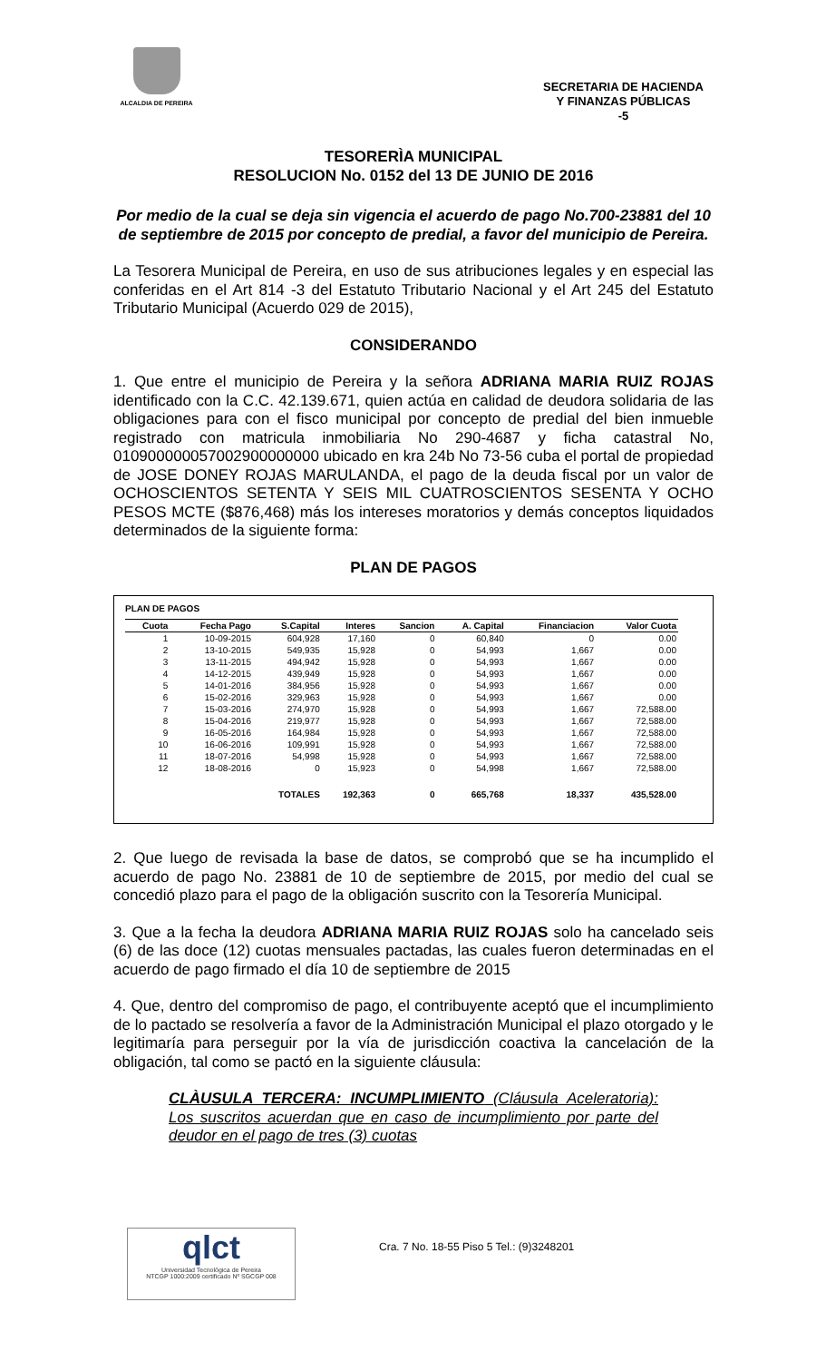ALCALDIA DE PEREIRA
SECRETARIA DE HACIENDA
Y FINANZAS PÚBLICAS
-5
TESORERÌA MUNICIPAL
RESOLUCION No. 0152 del 13 DE JUNIO DE 2016
Por medio de la cual se deja sin vigencia el acuerdo de pago No.700-23881 del 10 de septiembre de 2015 por concepto de predial, a favor del municipio de Pereira.
La Tesorera Municipal de Pereira, en uso de sus atribuciones legales y en especial las conferidas en el Art 814 -3 del Estatuto Tributario Nacional y el Art 245 del Estatuto Tributario Municipal (Acuerdo 029 de 2015),
CONSIDERANDO
1. Que entre el municipio de Pereira y la señora ADRIANA MARIA RUIZ ROJAS identificado con la C.C. 42.139.671, quien actúa en calidad de deudora solidaria de las obligaciones para con el fisco municipal por concepto de predial del bien inmueble registrado con matricula inmobiliaria No 290-4687 y ficha catastral No, 010900000057002900000000 ubicado en kra 24b No 73-56 cuba el portal de propiedad de JOSE DONEY ROJAS MARULANDA, el pago de la deuda fiscal por un valor de OCHOSCIENTOS SETENTA Y SEIS MIL CUATROSCIENTOS SESENTA Y OCHO PESOS MCTE ($876,468) más los intereses moratorios y demás conceptos liquidados determinados de la siguiente forma:
PLAN DE PAGOS
PLAN DE PAGOS
| Cuota | Fecha Pago | S.Capital | Interes | Sancion | A. Capital | Financiacion | Valor Cuota |
| --- | --- | --- | --- | --- | --- | --- | --- |
| 1 | 10-09-2015 | 604,928 | 17,160 | 0 | 60,840 | 0 | 0.00 |
| 2 | 13-10-2015 | 549,935 | 15,928 | 0 | 54,993 | 1,667 | 0.00 |
| 3 | 13-11-2015 | 494,942 | 15,928 | 0 | 54,993 | 1,667 | 0.00 |
| 4 | 14-12-2015 | 439,949 | 15,928 | 0 | 54,993 | 1,667 | 0.00 |
| 5 | 14-01-2016 | 384,956 | 15,928 | 0 | 54,993 | 1,667 | 0.00 |
| 6 | 15-02-2016 | 329,963 | 15,928 | 0 | 54,993 | 1,667 | 0.00 |
| 7 | 15-03-2016 | 274,970 | 15,928 | 0 | 54,993 | 1,667 | 72,588.00 |
| 8 | 15-04-2016 | 219,977 | 15,928 | 0 | 54,993 | 1,667 | 72,588.00 |
| 9 | 16-05-2016 | 164,984 | 15,928 | 0 | 54,993 | 1,667 | 72,588.00 |
| 10 | 16-06-2016 | 109,991 | 15,928 | 0 | 54,993 | 1,667 | 72,588.00 |
| 11 | 18-07-2016 | 54,998 | 15,928 | 0 | 54,993 | 1,667 | 72,588.00 |
| 12 | 18-08-2016 | 0 | 15,923 | 0 | 54,998 | 1,667 | 72,588.00 |
| | | TOTALES | 192,363 | 0 | 665,768 | 18,337 | 435,528.00 |
2. Que luego de revisada la base de datos, se comprobó que se ha incumplido el acuerdo de pago No. 23881 de 10 de septiembre de 2015, por medio del cual se concedió plazo para el pago de la obligación suscrito con la Tesorería Municipal.
3. Que a la fecha la deudora ADRIANA MARIA RUIZ ROJAS solo ha cancelado seis (6) de las doce (12) cuotas mensuales pactadas, las cuales fueron determinadas en el acuerdo de pago firmado el día 10 de septiembre de 2015
4. Que, dentro del compromiso de pago, el contribuyente aceptó que el incumplimiento de lo pactado se resolvería a favor de la Administración Municipal el plazo otorgado y le legitimaría para perseguir por la vía de jurisdicción coactiva la cancelación de la obligación, tal como se pactó en la siguiente cláusula:
CLÀUSULA TERCERA: INCUMPLIMIENTO (Cláusula Aceleratoria): Los suscritos acuerdan que en caso de incumplimiento por parte del deudor en el pago de tres (3) cuotas
qlct
Universidad Tecnológica de Pereira
NTCGP 1000:2009 certificado Nº SGCGP 008
Cra. 7 No. 18-55 Piso 5 Tel.: (9)3248201